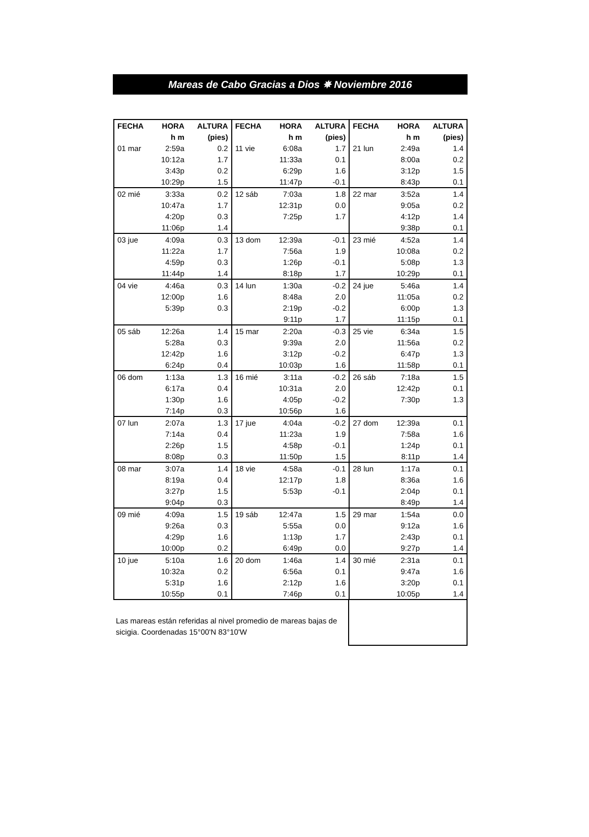Mareas de Cabo Gracias a Dios ✵ Noviembre 2016
| FECHA | HORA | ALTURA | FECHA | HORA | ALTURA | FECHA | HORA | ALTURA |
| --- | --- | --- | --- | --- | --- | --- | --- | --- |
| | h m | (pies) | | h m | (pies) | | h m | (pies) |
| 01 mar | 2:59a | 0.2 | 11 vie | 6:08a | 1.7 | 21 lun | 2:49a | 1.4 |
| | 10:12a | 1.7 | | 11:33a | 0.1 | | 8:00a | 0.2 |
| | 3:43p | 0.2 | | 6:29p | 1.6 | | 3:12p | 1.5 |
| | 10:29p | 1.5 | | 11:47p | -0.1 | | 8:43p | 0.1 |
| 02 mié | 3:33a | 0.2 | 12 sáb | 7:03a | 1.8 | 22 mar | 3:52a | 1.4 |
| | 10:47a | 1.7 | | 12:31p | 0.0 | | 9:05a | 0.2 |
| | 4:20p | 0.3 | | 7:25p | 1.7 | | 4:12p | 1.4 |
| | 11:06p | 1.4 | | | | | 9:38p | 0.1 |
| 03 jue | 4:09a | 0.3 | 13 dom | 12:39a | -0.1 | 23 mié | 4:52a | 1.4 |
| | 11:22a | 1.7 | | 7:56a | 1.9 | | 10:08a | 0.2 |
| | 4:59p | 0.3 | | 1:26p | -0.1 | | 5:08p | 1.3 |
| | 11:44p | 1.4 | | 8:18p | 1.7 | | 10:29p | 0.1 |
| 04 vie | 4:46a | 0.3 | 14 lun | 1:30a | -0.2 | 24 jue | 5:46a | 1.4 |
| | 12:00p | 1.6 | | 8:48a | 2.0 | | 11:05a | 0.2 |
| | 5:39p | 0.3 | | 2:19p | -0.2 | | 6:00p | 1.3 |
| | | | | 9:11p | 1.7 | | 11:15p | 0.1 |
| 05 sáb | 12:26a | 1.4 | 15 mar | 2:20a | -0.3 | 25 vie | 6:34a | 1.5 |
| | 5:28a | 0.3 | | 9:39a | 2.0 | | 11:56a | 0.2 |
| | 12:42p | 1.6 | | 3:12p | -0.2 | | 6:47p | 1.3 |
| | 6:24p | 0.4 | | 10:03p | 1.6 | | 11:58p | 0.1 |
| 06 dom | 1:13a | 1.3 | 16 mié | 3:11a | -0.2 | 26 sáb | 7:18a | 1.5 |
| | 6:17a | 0.4 | | 10:31a | 2.0 | | 12:42p | 0.1 |
| | 1:30p | 1.6 | | 4:05p | -0.2 | | 7:30p | 1.3 |
| | 7:14p | 0.3 | | 10:56p | 1.6 | | | |
| 07 lun | 2:07a | 1.3 | 17 jue | 4:04a | -0.2 | 27 dom | 12:39a | 0.1 |
| | 7:14a | 0.4 | | 11:23a | 1.9 | | 7:58a | 1.6 |
| | 2:26p | 1.5 | | 4:58p | -0.1 | | 1:24p | 0.1 |
| | 8:08p | 0.3 | | 11:50p | 1.5 | | 8:11p | 1.4 |
| 08 mar | 3:07a | 1.4 | 18 vie | 4:58a | -0.1 | 28 lun | 1:17a | 0.1 |
| | 8:19a | 0.4 | | 12:17p | 1.8 | | 8:36a | 1.6 |
| | 3:27p | 1.5 | | 5:53p | -0.1 | | 2:04p | 0.1 |
| | 9:04p | 0.3 | | | | | 8:49p | 1.4 |
| 09 mié | 4:09a | 1.5 | 19 sáb | 12:47a | 1.5 | 29 mar | 1:54a | 0.0 |
| | 9:26a | 0.3 | | 5:55a | 0.0 | | 9:12a | 1.6 |
| | 4:29p | 1.6 | | 1:13p | 1.7 | | 2:43p | 0.1 |
| | 10:00p | 0.2 | | 6:49p | 0.0 | | 9:27p | 1.4 |
| 10 jue | 5:10a | 1.6 | 20 dom | 1:46a | 1.4 | 30 mié | 2:31a | 0.1 |
| | 10:32a | 0.2 | | 6:56a | 0.1 | | 9:47a | 1.6 |
| | 5:31p | 1.6 | | 2:12p | 1.6 | | 3:20p | 0.1 |
| | 10:55p | 0.1 | | 7:46p | 0.1 | | 10:05p | 1.4 |
Las mareas están referidas al nivel promedio de mareas bajas de sicigia. Coordenadas 15°00'N 83°10'W